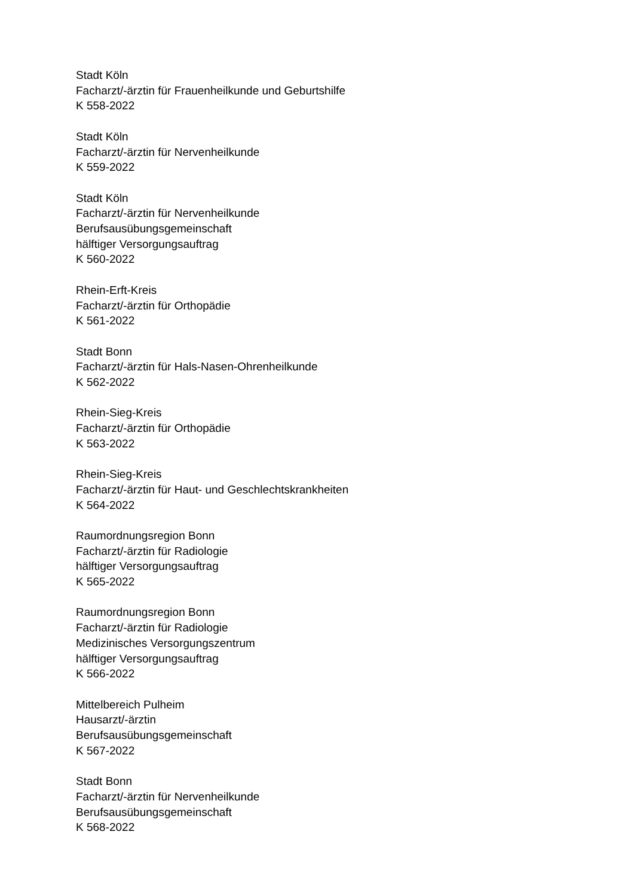Stadt Köln
Facharzt/-ärztin für Frauenheilkunde und Geburtshilfe
K 558-2022
Stadt Köln
Facharzt/-ärztin für Nervenheilkunde
K 559-2022
Stadt Köln
Facharzt/-ärztin für Nervenheilkunde
Berufsausübungsgemeinschaft
hälftiger Versorgungsauftrag
K 560-2022
Rhein-Erft-Kreis
Facharzt/-ärztin für Orthopädie
K 561-2022
Stadt Bonn
Facharzt/-ärztin für Hals-Nasen-Ohrenheilkunde
K 562-2022
Rhein-Sieg-Kreis
Facharzt/-ärztin für Orthopädie
K 563-2022
Rhein-Sieg-Kreis
Facharzt/-ärztin für Haut- und Geschlechtskrankheiten
K 564-2022
Raumordnungsregion Bonn
Facharzt/-ärztin für Radiologie
hälftiger Versorgungsauftrag
K 565-2022
Raumordnungsregion Bonn
Facharzt/-ärztin für Radiologie
Medizinisches Versorgungszentrum
hälftiger Versorgungsauftrag
K 566-2022
Mittelbereich Pulheim
Hausarzt/-ärztin
Berufsausübungsgemeinschaft
K 567-2022
Stadt Bonn
Facharzt/-ärztin für Nervenheilkunde
Berufsausübungsgemeinschaft
K 568-2022